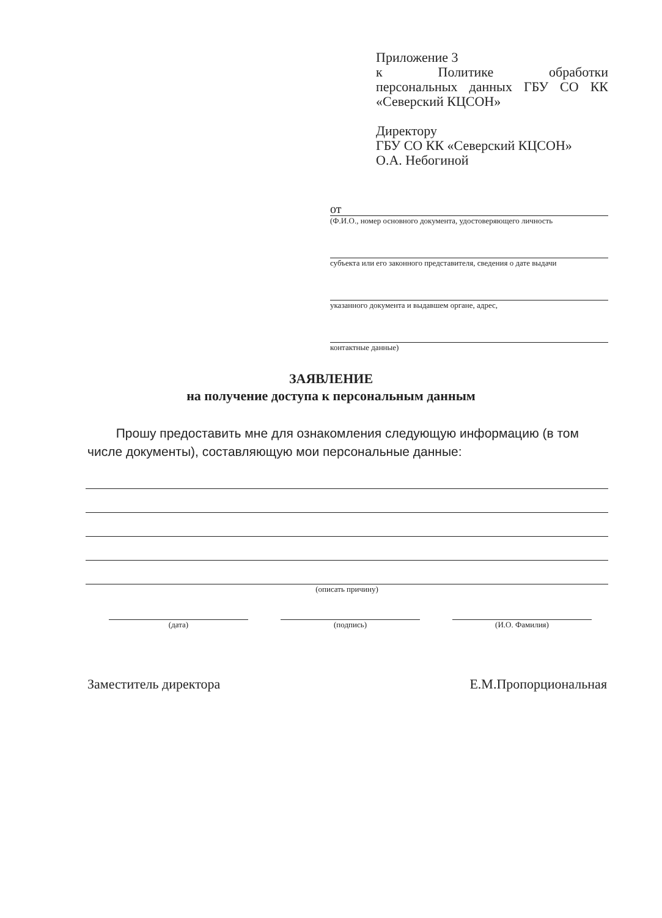Приложение 3
к Политике обработки персональных данных ГБУ СО КК «Северский КЦСОН»
Директору
ГБУ СО КК «Северский КЦСОН»
О.А. Небогиной
от
(Ф.И.О., номер основного документа, удостоверяющего личность
субъекта или его законного представителя, сведения о дате выдачи
указанного документа и выдавшем органе, адрес,
контактные данные)
ЗАЯВЛЕНИЕ
на получение доступа к персональным данным
Прошу предоставить мне для ознакомления следующую информацию (в том числе документы), составляющую мои персональные данные:
(описать причину)
(дата) (подпись) (И.О. Фамилия)
Заместитель директора Е.М.Пропорциональная